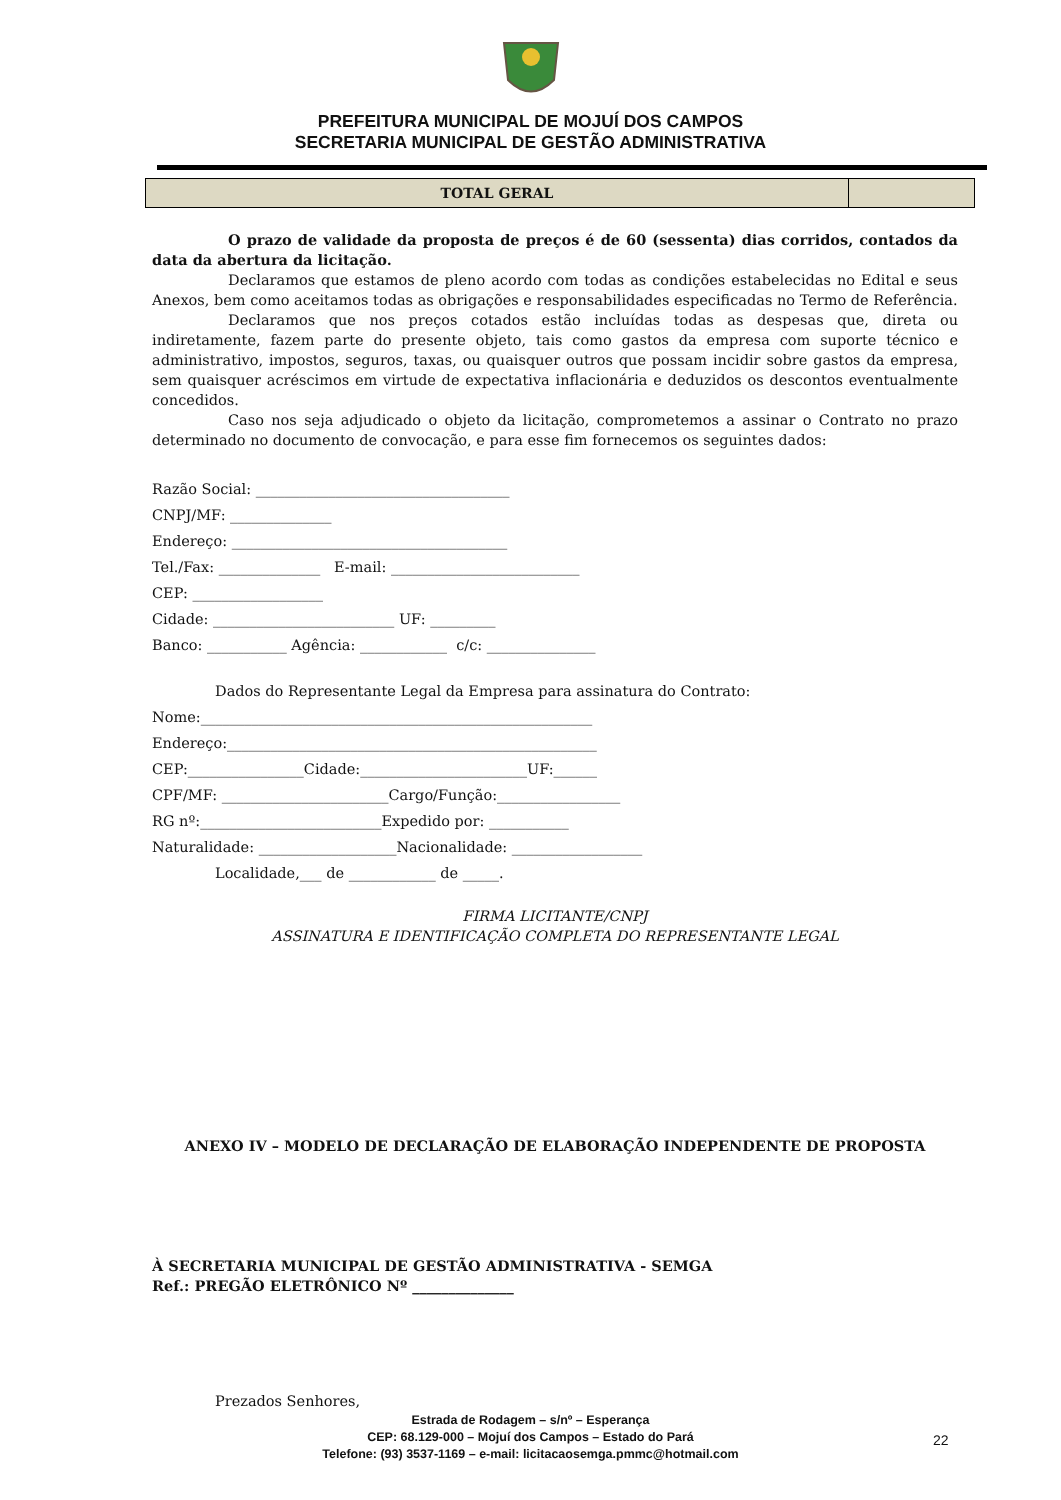PREFEITURA MUNICIPAL DE MOJUÍ DOS CAMPOS
SECRETARIA MUNICIPAL DE GESTÃO ADMINISTRATIVA
| TOTAL GERAL | |
O prazo de validade da proposta de preços é de 60 (sessenta) dias corridos, contados da data da abertura da licitação.
Declaramos que estamos de pleno acordo com todas as condições estabelecidas no Edital e seus Anexos, bem como aceitamos todas as obrigações e responsabilidades especificadas no Termo de Referência.
Declaramos que nos preços cotados estão incluídas todas as despesas que, direta ou indiretamente, fazem parte do presente objeto, tais como gastos da empresa com suporte técnico e administrativo, impostos, seguros, taxas, ou quaisquer outros que possam incidir sobre gastos da empresa, sem quaisquer acréscimos em virtude de expectativa inflacionária e deduzidos os descontos eventualmente concedidos.
Caso nos seja adjudicado o objeto da licitação, comprometemos a assinar o Contrato no prazo determinado no documento de convocação, e para esse fim fornecemos os seguintes dados:
Razão Social: ___________________________________
CNPJ/MF: ______________
Endereço: ______________________________________
Tel./Fax: ______________ E-mail: __________________________
CEP: __________________
Cidade: _________________________ UF: _________
Banco: ___________ Agência: ____________ c/c: _______________
Dados do Representante Legal da Empresa para assinatura do Contrato:
Nome:______________________________________________________
Endereço:___________________________________________________
CEP:________________Cidade:_______________________UF:______
CPF/MF: _______________________Cargo/Função:_________________
RG nº:_________________________Expedido por: ___________
Naturalidade: ___________________Nacionalidade: __________________
Localidade,___ de ____________ de _____.
FIRMA LICITANTE/CNPJ
ASSINATURA E IDENTIFICAÇÃO COMPLETA DO REPRESENTANTE LEGAL
ANEXO IV – MODELO DE DECLARAÇÃO DE ELABORAÇÃO INDEPENDENTE DE PROPOSTA
À SECRETARIA MUNICIPAL DE GESTÃO ADMINISTRATIVA - SEMGA
Ref.: PREGÃO ELETRÔNICO Nº ______________
Prezados Senhores,
Estrada de Rodagem – s/nº – Esperança
CEP: 68.129-000 – Mojuí dos Campos – Estado do Pará
Telefone: (93) 3537-1169 – e-mail: licitacaosemga.pmmc@hotmail.com
22